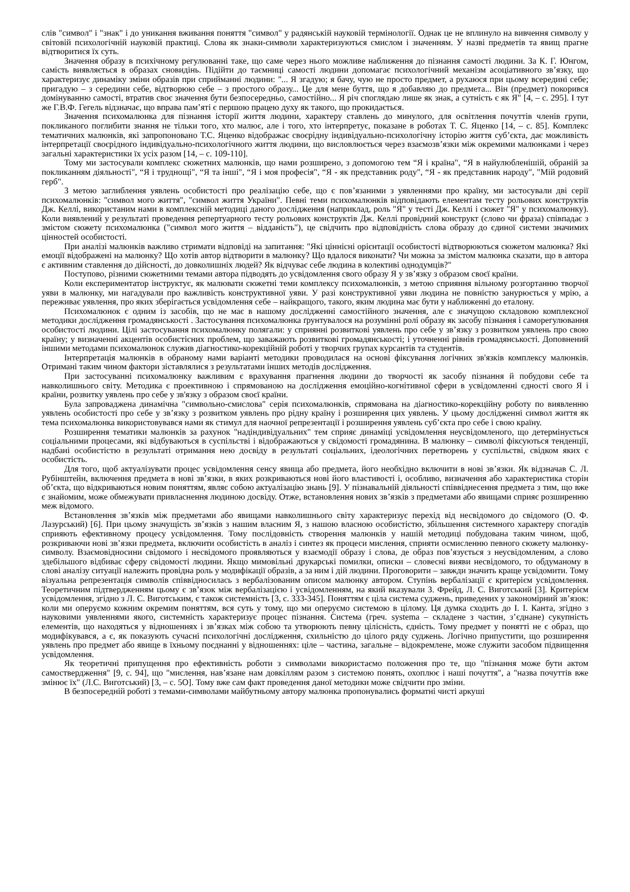слів "символ" і "знак" і до уникання вживання поняття "символ" у радянській науковій термінології. Однак це не вплинуло на вивчення символу у світовій психологічній науковій практиці. Слова як знаки-символи характеризуються смислом і значенням. У назві предметів та явищ прагне відтворитися їх суть.
Значення образу в психічному регулюванні таке, що саме через нього можливе наближення до пізнання самості людини. За К. Г. Юнгом, самість виявляється в образах сновидінь. Підійти до таємниці самості людини допомагає психологічний механізм асоціативного зв’язку, що характеризує динаміку зміни образів при сприйманні людини: "... Я згадую; я бачу, чую не просто предмет, а рухаюся при цьому всередині себе; пригадую – з середини себе, відтворюю себе – з простого образу... Це для мене буття, що я добавляю до предмета... Він (предмет) покорився домінуванню самості, втратив своє значення бути безпосередньо, самостійно... Я річ споглядаю лише як знак, а сутність є як Я" [4, – с. 295]. І тут же Г.В.Ф. Гегель відзначає, що вправа пам’яті є першою працею духу як такого, що прокидається.
Значення психомалюнка для пізнання історії життя людини, характеру ставлень до минулого, для освітлення почуттів членів групи, покликаного поглибити знання не тільки того, хто малює, але і того, хто інтерпретує, показане в роботах Т. С. Яценко [14, – с. 85]. Комплекс тематичних малюнків, які запропоновано Т.С. Яценко відображає своєрідну індивідуально-психологічну історію життя суб’єкта, дає можливість інтерпретації своєрідного індивідуально-психологічного життя людини, що висловлюється через взаємозв’язки між окремими малюнками і через загальні характеристики їх усіх разом [14, – с. 109-110].
Тому ми застосували комплекс сюжетних малюнків, що нами розширено, з допомогою тем “Я і країна", “Я в найулюбленішій, обраній за покликанням діяльності", “Я і труднощі", “Я та інші", “Я і моя професія", “Я - як представник роду", “Я - як представник народу", "Мій родовий герб".
З метою заглиблення уявлень особистості про реалізацію себе, що є пов’язаними з уявленнями про країну, ми застосували дві серії психомалюнків: "символ мого життя", "символ життя України". Певні теми психомалюнків відповідають елементам тесту рольових конструктів Дж. Келлі, використаним нами в комплексній методиці даного дослідження (наприклад, роль "Я" у тесті Дж. Келлі і сюжет "Я" у психомалюнку). Коли виявлений у результаті проведення репертуарного тесту рольових конструктів Дж. Келлі провідний конструкт (слово чи фраза) співпадає з змістом сюжету психомалюнка ("символ мого життя – відданість"), це свідчить про відповідність слова образу до єдиної системи значимих цінностей особистості.
При аналізі малюнків важливо стримати відповіді на запитання: "Які ціннісні орієнтації особистості відтворюються сюжетом малюнка? Які емоції відображені на малюнку? Що хотів автор відтворити в малюнку? Що вдалося виконати? Чи можна за змістом малюнка сказати, що в автора є активним ставлення до дійсності, до довколишніх людей? Як відчуває себе людина в колективі однодумців?"
Поступово, різними сюжетними темами автора підводять до усвідомлення свого образу Я у зв’язку з образом своєї країни.
Коли експериментатор інструктує, як малювати сюжетні теми комплексу психомалюнків, з метою сприяння вільному розгортанню творчої уяви в малюнку, ми нагадували про важливість конструктивної уяви. У разі конструктивної уяви людина не повністю занурюється у мрію, а переживає уявлення, про яких зберігається усвідомлення себе – найкращого, такого, яким людина має бути у наближенні до еталону.
Психомалюнок є одним із засобів, що не має в нашому дослідженні самостійного значення, але є значущою складовою комплексної методики дослідження громадянськості . Застосування психомалюнка ґрунтувалося на розумінні ролі образу як засобу пізнання і саморегулювання особистості людини. Цілі застосування психомалюнку полягали: у сприянні розвиткові уявлень про себе у зв’язку з розвитком уявлень про свою країну; у визначенні акцентів особистісних проблем, що заважають розвиткові громадянськості; і уточненні рівнів громадянськості. Доповнений іншими методами психомалюнок служив діагностико-корекційній роботі у творчих групах курсантів та студентів.
Інтерпретація малюнків в обраному нами варіанті методики проводилася на основі фіксування логічних зв'язків комплексу малюнків. Отримані таким чином фактори зіставлялися з результатами інших методів дослідження.
При застосуванні психомалюнку важливим є врахування прагнення людини до творчості як засобу пізнання й побудови себе та навколишнього світу. Методика є проективною і спрямованою на дослідження емоційно-когнітивної сфери в усвідомленні єдності свого Я і країни, розвитку уявлень про себе у зв'язку з образом своєї країни.
Була запроваджена динамічна "символьно-смислова" серія психомалюнків, спрямована на діагностико-корекційну роботу по виявленню уявлень особистості про себе у зв’язку з розвитком уявлень про рідну країну і розширення цих уявлень. У цьому дослідженні символ життя як тема психомалюнка використовувався нами як стимул для наочної репрезентації і розширення уявлень суб’єкта про себе і свою країну.
Розширення тематики малюнків за рахунок "надіндивідуальних" тем сприяє динаміці усвідомлення неусвідомленого, що детермінується соціальними процесами, які відбуваються в суспільстві і відображаються у свідомості громадянина. В малюнку – символі фіксуються тенденції, надбані особистістю в результаті отримання нею досвіду в результаті соціальних, ідеологічних перетворень у суспільстві, свідком яких є особистість.
Для того, щоб актуалізувати процес усвідомлення сенсу явища або предмета, його необхідно включити в нові зв’язки. Як відзначав С. Л. Рубінштейн, включення предмета в нові зв’язки, в яких розкриваються нові його властивості і, особливо, визначення або характеристика сторін об’єкта, що відкриваються новим поняттям, являє собою актуалізацію знань [9]. У пізнавальній діяльності співвіднесення предмета з тим, що вже є знайомим, може обмежувати привласнення людиною досвіду. Отже, встановлення нових зв’язків з предметами або явищами сприяє розширенню меж відомого.
Встановлення зв’язків між предметами або явищами навколишнього світу характеризує перехід від несвідомого до свідомого (О. Ф. Лазурський) [6]. При цьому значущість зв’язків з нашим власним Я, з нашою власною особистістю, збільшення системного характеру спогадів сприяють ефективному процесу усвідомлення. Тому послідовність створення малюнків у нашій методиці побудована таким чином, щоб, розкриваючи нові зв’язки предмета, включити особистість в аналіз і синтез як процеси мислення, сприяти осмисленню певного сюжету малюнку-символу. Взаємовідносини свідомого і несвідомого проявляються у взаємодії образу і слова, де образ пов’язується з неусвідомленим, а слово здебільшого відбиває сферу свідомості людини. Якщо мимовільні друкарські помилки, описки – словесні вияви несвідомого, то обдуманому в слові аналізу ситуації належить провідна роль у модифікації образів, а за ним і дій людини. Проговорити – завжди значить краще усвідомити. Тому візуальна репрезентація символів співвідносилась з вербалізованим описом малюнку автором. Ступінь вербалізації є критерієм усвідомлення. Теоретичним підтвердженням цьому є зв’язок між вербалізацією і усвідомленням, на який вказували З. Фрейд, Л. С. Виготський [3]. Критерієм усвідомлення, згідно з Л. С. Виготським, є також системність [3, с. 333-345]. Поняттям є ціла система суджень, приведених у закономірний зв’язок: коли ми оперуємо кожним окремим поняттям, вся суть у тому, що ми оперуємо системою в цілому. Ця думка сходить до І. І. Канта, згідно з науковими уявленнями якого, системність характеризує процес пізнання. Система (греч. systema – складене з частин, з’єднане) сукупність елементів, що находяться у відношеннях і зв’язках між собою та утворюють певну цілісність, єдність. Тому предмет у понятті не є образ, що модифікувався, а є, як показують сучасні психологічні дослідження, схильністю до цілого ряду суджень. Логічно припустити, що розширення уявлень про предмет або явище в їхньому поєднанні у відношеннях: ціле – частина, загальне – відокремлене, може служити засобом підвищення усвідомлення.
Як теоретичні припущення про ефективність роботи з символами використаємо положення про те, що "пізнання може бути актом самоствердження" [9, с. 94], що "мислення, нав’язане нам довкіллям разом з системою понять, охоплює і наші почуття", а "назва почуттів вже змінює їх" (Л.С. Виготський) [3, – с. 5О]. Тому вже сам факт проведення даної методики може свідчити про зміни.
В безпосередній роботі з темами-символами майбутньому автору малюнка пропонувались форматні чисті аркуші